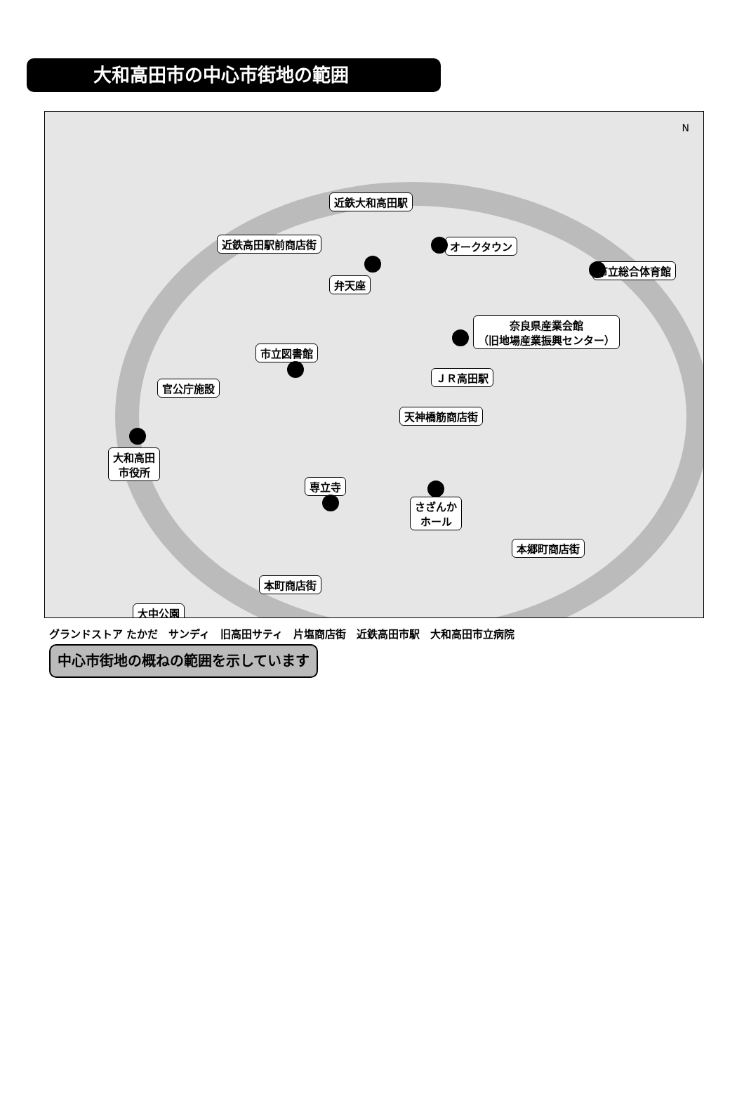大和高田市の中心市街地の範囲
N
近鉄大和高田駅
近鉄高田駅前商店街 オークタウン
市立総合体育館
弁天座
奈良県産業会館
（旧地場産業振興センター）
市立図書館
ＪＲ高田駅
官公庁施設
天神橋筋商店街
大和高田
市役所
専立寺
さざんか
ホール
本郷町商店街
本町商店街
大中公園
グランドストア たかだ　サンディ　旧高田サティ　片塩商店街　近鉄高田市駅　大和高田市立病院
中心市街地の概ねの範囲を示しています